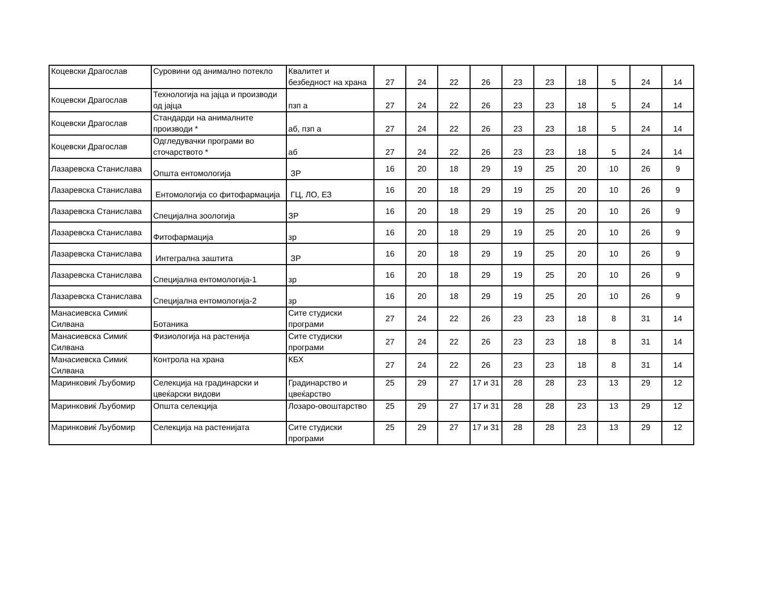| Коцевски Драгослав | Суровини од анимално потекло | Квалитет и безбедност на храна | 27 | 24 | 22 | 26 | 23 | 23 | 18 | 5 | 24 | 14 |
| Коцевски Драгослав | Технологија на јајца и производи од јајца | пзп а | 27 | 24 | 22 | 26 | 23 | 23 | 18 | 5 | 24 | 14 |
| Коцевски Драгослав | Стандарди на анималните производи * | аб, пзп а | 27 | 24 | 22 | 26 | 23 | 23 | 18 | 5 | 24 | 14 |
| Коцевски Драгослав | Одгледувачки програми во сточарството * | аб | 27 | 24 | 22 | 26 | 23 | 23 | 18 | 5 | 24 | 14 |
| Лазаревска Станислава | Општа ентомологија | ЗР | 16 | 20 | 18 | 29 | 19 | 25 | 20 | 10 | 26 | 9 |
| Лазаревска Станислава | Ентомологија со фитофармација | ГЦ, ЛО, ЕЗ | 16 | 20 | 18 | 29 | 19 | 25 | 20 | 10 | 26 | 9 |
| Лазаревска Станислава | Специјална зоологија | ЗР | 16 | 20 | 18 | 29 | 19 | 25 | 20 | 10 | 26 | 9 |
| Лазаревска Станислава | Фитофармација | зр | 16 | 20 | 18 | 29 | 19 | 25 | 20 | 10 | 26 | 9 |
| Лазаревска Станислава | Интегрална заштита | ЗР | 16 | 20 | 18 | 29 | 19 | 25 | 20 | 10 | 26 | 9 |
| Лазаревска Станислава | Специјална ентомологија-1 | зр | 16 | 20 | 18 | 29 | 19 | 25 | 20 | 10 | 26 | 9 |
| Лазаревска Станислава | Специјална ентомологија-2 | зр | 16 | 20 | 18 | 29 | 19 | 25 | 20 | 10 | 26 | 9 |
| Манасиевска Симиќ Силвана | Ботаника | Сите студиски програми | 27 | 24 | 22 | 26 | 23 | 23 | 18 | 8 | 31 | 14 |
| Манасиевска Симиќ Силвана | Физиологија на растенија | Сите студиски програми | 27 | 24 | 22 | 26 | 23 | 23 | 18 | 8 | 31 | 14 |
| Манасиевска Симиќ Силвана | Контрола на храна | КБХ | 27 | 24 | 22 | 26 | 23 | 23 | 18 | 8 | 31 | 14 |
| Маринковиќ Љубомир | Селекција на градинарски и цвеќарски видови | Градинарство и цвеќарство | 25 | 29 | 27 | 17 и 31 | 28 | 28 | 23 | 13 | 29 | 12 |
| Маринковиќ Љубомир | Општа селекција | Лозаро-овоштарство | 25 | 29 | 27 | 17 и 31 | 28 | 28 | 23 | 13 | 29 | 12 |
| Маринковиќ Љубомир | Селекција на растенијата | Сите студиски програми | 25 | 29 | 27 | 17 и 31 | 28 | 28 | 23 | 13 | 29 | 12 |